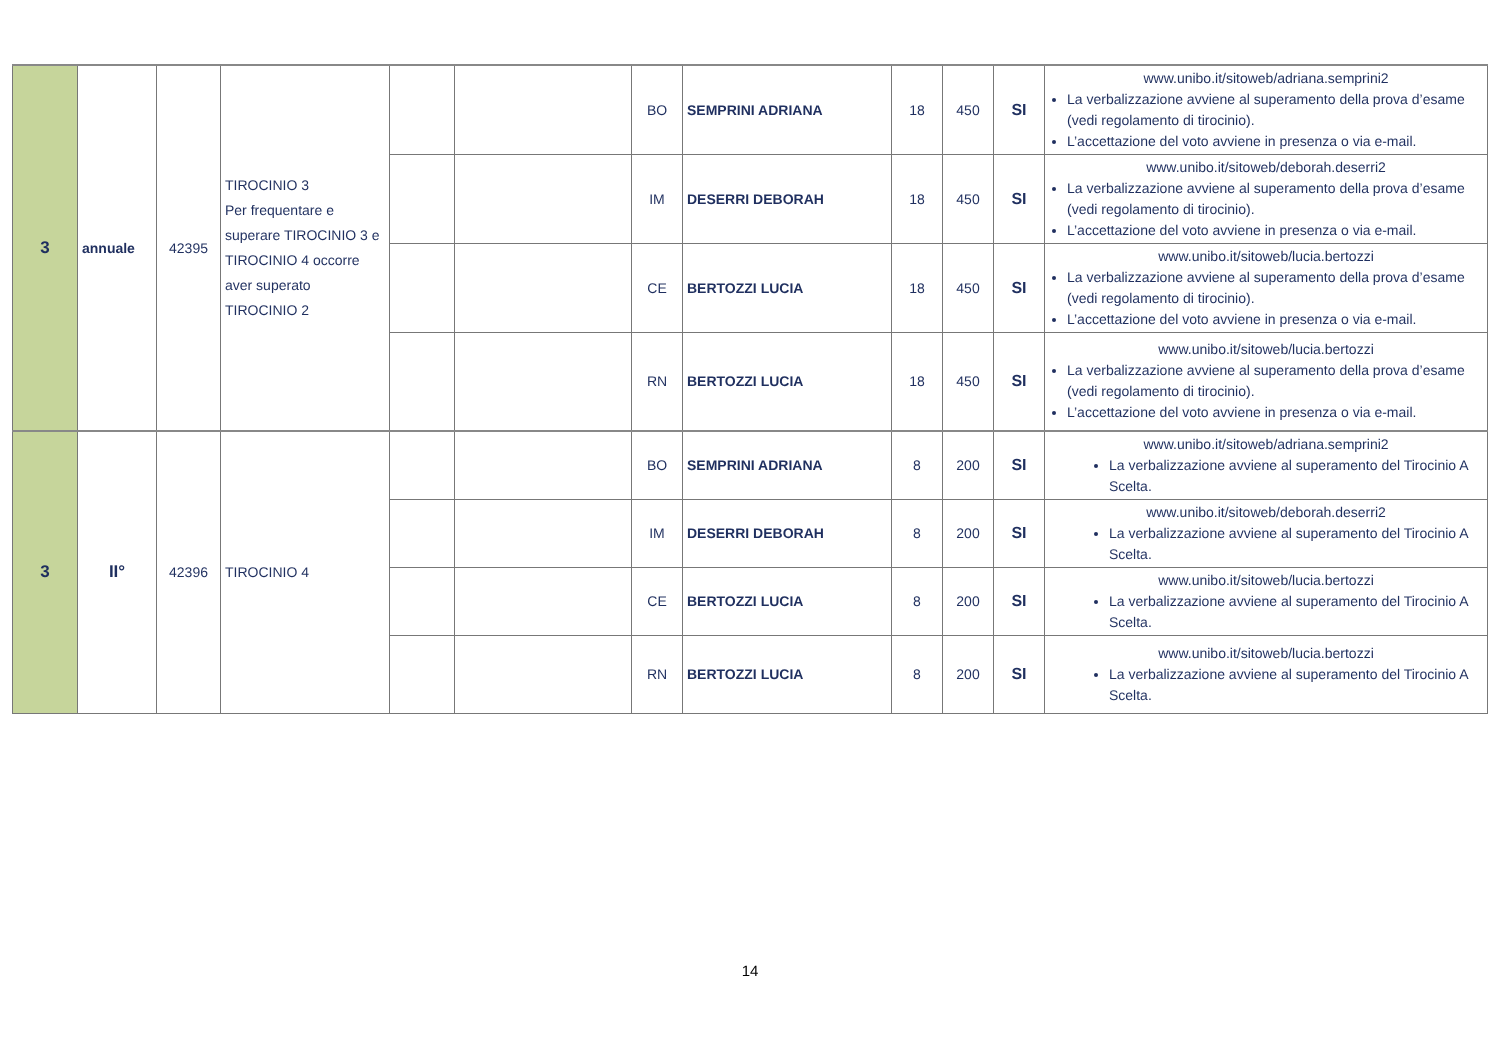| 3 | annuale | 42395 | TIROCINIO 3 Per frequentare e superare TIROCINIO 3 e TIROCINIO 4 occorre aver superato TIROCINIO 2 | | | BO | SEMPRINI ADRIANA | 18 | 450 | SI | www.unibo.it/sitoweb/adriana.semprini2 La verbalizzazione avviene al superamento della prova d’esame (vedi regolamento di tirocinio). L’accettazione del voto avviene in presenza o via e-mail. |
| | | | | | | IM | DESERRI DEBORAH | 18 | 450 | SI | www.unibo.it/sitoweb/deborah.deserri2 La verbalizzazione avviene al superamento della prova d’esame (vedi regolamento di tirocinio). L’accettazione del voto avviene in presenza o via e-mail. |
| | | | | | | CE | BERTOZZI LUCIA | 18 | 450 | SI | www.unibo.it/sitoweb/lucia.bertozzi La verbalizzazione avviene al superamento della prova d’esame (vedi regolamento di tirocinio). L’accettazione del voto avviene in presenza o via e-mail. |
| | | | | | | RN | BERTOZZI LUCIA | 18 | 450 | SI | www.unibo.it/sitoweb/lucia.bertozzi La verbalizzazione avviene al superamento della prova d’esame (vedi regolamento di tirocinio). L’accettazione del voto avviene in presenza o via e-mail. |
| 3 | II° | 42396 | TIROCINIO 4 | | | BO | SEMPRINI ADRIANA | 8 | 200 | SI | www.unibo.it/sitoweb/adriana.semprini2 La verbalizzazione avviene al superamento del Tirocinio A Scelta. |
| | | | | | | IM | DESERRI DEBORAH | 8 | 200 | SI | www.unibo.it/sitoweb/deborah.deserri2 La verbalizzazione avviene al superamento del Tirocinio A Scelta. |
| | | | | | | CE | BERTOZZI LUCIA | 8 | 200 | SI | www.unibo.it/sitoweb/lucia.bertozzi La verbalizzazione avviene al superamento del Tirocinio A Scelta. |
| | | | | | | RN | BERTOZZI LUCIA | 8 | 200 | SI | www.unibo.it/sitoweb/lucia.bertozzi La verbalizzazione avviene al superamento del Tirocinio A Scelta. |
14